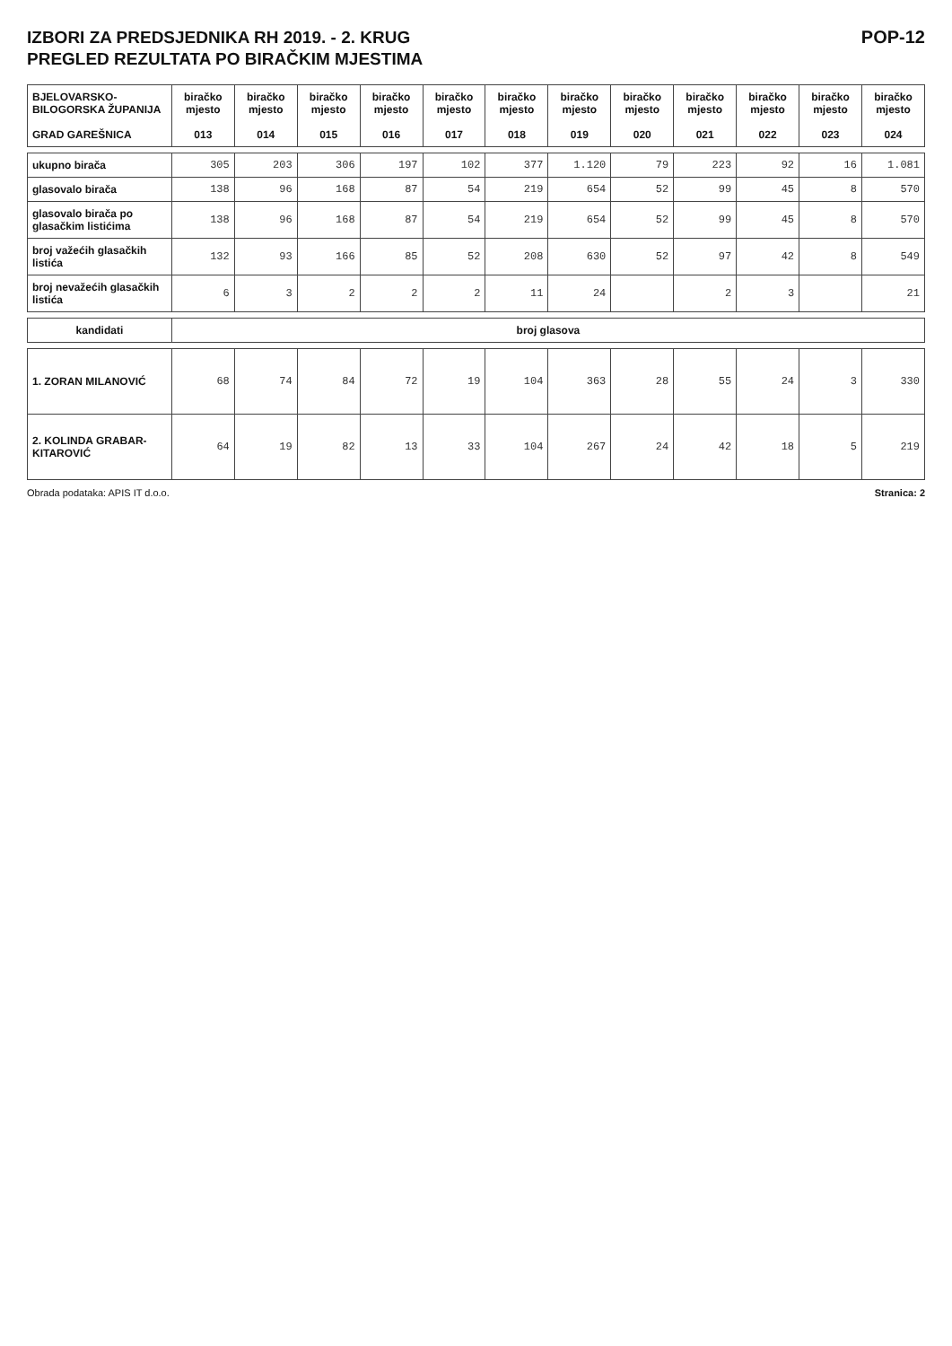IZBORI ZA PREDSJEDNIKA RH 2019. - 2. KRUG
PREGLED REZULTATA PO BIRAČKIM MJESTIMA
POP-12
| BJELOVARSKO-BILOGORSKA ŽUPANIJA GRAD GAREŠNICA | biračko mjesto 013 | biračko mjesto 014 | biračko mjesto 015 | biračko mjesto 016 | biračko mjesto 017 | biračko mjesto 018 | biračko mjesto 019 | biračko mjesto 020 | biračko mjesto 021 | biračko mjesto 022 | biračko mjesto 023 | biračko mjesto 024 |
| --- | --- | --- | --- | --- | --- | --- | --- | --- | --- | --- | --- | --- |
| ukupno birača | 305 | 203 | 306 | 197 | 102 | 377 | 1.120 | 79 | 223 | 92 | 16 | 1.081 |
| glasovalo birača | 138 | 96 | 168 | 87 | 54 | 219 | 654 | 52 | 99 | 45 | 8 | 570 |
| glasovalo birača po glasačkim listićima | 138 | 96 | 168 | 87 | 54 | 219 | 654 | 52 | 99 | 45 | 8 | 570 |
| broj važećih glasačkih listića | 132 | 93 | 166 | 85 | 52 | 208 | 630 | 52 | 97 | 42 | 8 | 549 |
| broj nevažećih glasačkih listića | 6 | 3 | 2 | 2 | 2 | 11 | 24 | | 2 | 3 | | 21 |
| kandidati | broj glasova | | | | | | | | | | | |
| 1. ZORAN MILANOVIĆ | 68 | 74 | 84 | 72 | 19 | 104 | 363 | 28 | 55 | 24 | 3 | 330 |
| 2. KOLINDA GRABAR-KITAROVIĆ | 64 | 19 | 82 | 13 | 33 | 104 | 267 | 24 | 42 | 18 | 5 | 219 |
Obrada podataka: APIS IT d.o.o. Stranica: 2